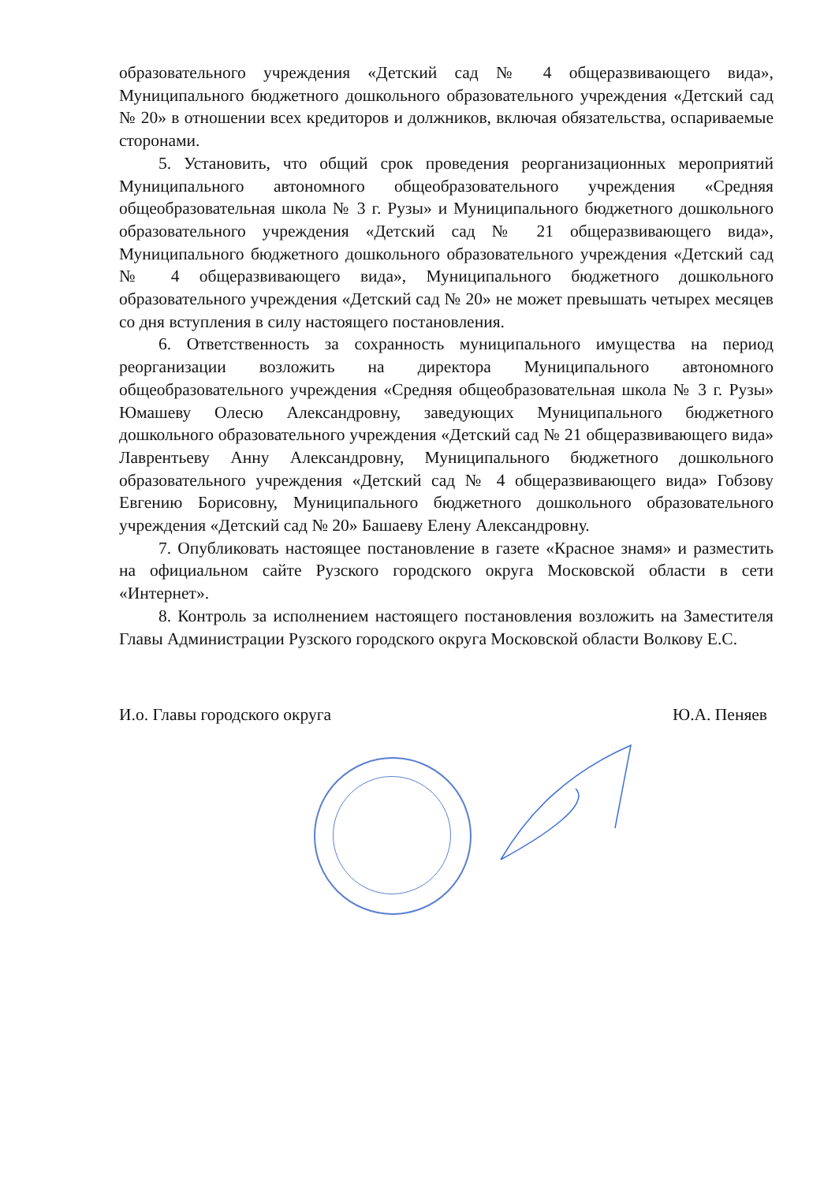образовательного учреждения «Детский сад № 4 общеразвивающего вида», Муниципального бюджетного дошкольного образовательного учреждения «Детский сад № 20» в отношении всех кредиторов и должников, включая обязательства, оспариваемые сторонами.
5. Установить, что общий срок проведения реорганизационных мероприятий Муниципального автономного общеобразовательного учреждения «Средняя общеобразовательная школа № 3 г. Рузы» и Муниципального бюджетного дошкольного образовательного учреждения «Детский сад № 21 общеразвивающего вида», Муниципального бюджетного дошкольного образовательного учреждения «Детский сад № 4 общеразвивающего вида», Муниципального бюджетного дошкольного образовательного учреждения «Детский сад № 20» не может превышать четырех месяцев со дня вступления в силу настоящего постановления.
6. Ответственность за сохранность муниципального имущества на период реорганизации возложить на директора Муниципального автономного общеобразовательного учреждения «Средняя общеобразовательная школа № 3 г. Рузы» Юмашеву Олесю Александровну, заведующих Муниципального бюджетного дошкольного образовательного учреждения «Детский сад № 21 общеразвивающего вида» Лаврентьеву Анну Александровну, Муниципального бюджетного дошкольного образовательного учреждения «Детский сад № 4 общеразвивающего вида» Гобзову Евгению Борисовну, Муниципального бюджетного дошкольного образовательного учреждения «Детский сад № 20» Башаеву Елену Александровну.
7. Опубликовать настоящее постановление в газете «Красное знамя» и разместить на официальном сайте Рузского городского округа Московской области в сети «Интернет».
8. Контроль за исполнением настоящего постановления возложить на Заместителя Главы Администрации Рузского городского округа Московской области Волкову Е.С.
И.о. Главы городского округа Ю.А. Пеняев